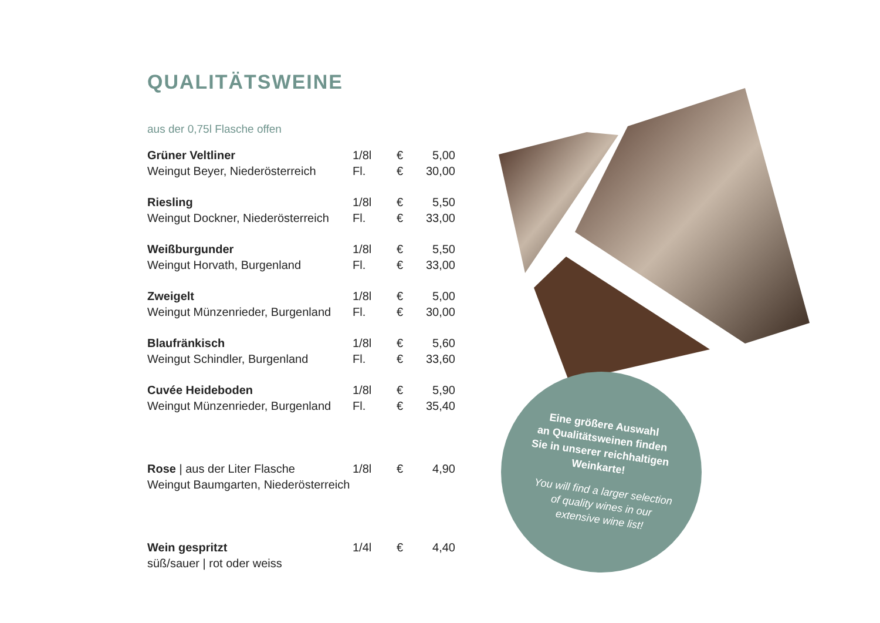QUALITÄTSWEINE
aus der 0,75l Flasche offen
| Grüner Veltliner | 1/8l | € | 5,00 |
| Weingut Beyer, Niederösterreich | Fl. | € | 30,00 |
| Riesling | 1/8l | € | 5,50 |
| Weingut Dockner, Niederösterreich | Fl. | € | 33,00 |
| Weißburgunder | 1/8l | € | 5,50 |
| Weingut Horvath, Burgenland | Fl. | € | 33,00 |
| Zweigelt | 1/8l | € | 5,00 |
| Weingut Münzenrieder, Burgenland | Fl. | € | 30,00 |
| Blaufränkisch | 1/8l | € | 5,60 |
| Weingut Schindler, Burgenland | Fl. | € | 33,60 |
| Cuvée Heideboden | 1/8l | € | 5,90 |
| Weingut Münzenrieder, Burgenland | Fl. | € | 35,40 |
| Rose / aus der Liter Flasche | 1/8l | € | 4,90 |
| Weingut Baumgarten, Niederösterreich | | | |
| Wein gespritzt | 1/4l | € | 4,40 |
| süß/sauer / rot oder weiss | | | |
Eine größere Auswahl
an Qualitätsweinen finden
Sie in unserer reichhaltigen
Weinkarte!
You will find a larger selection
of quality wines in our
extensive wine list!